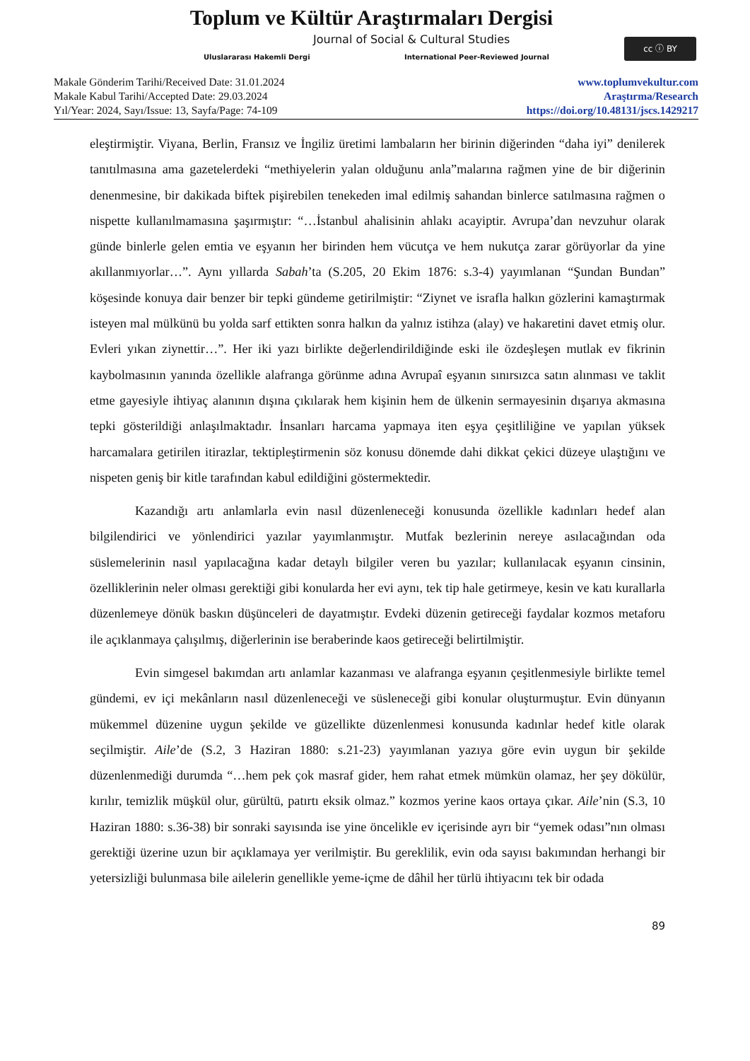Toplum ve Kültür Araştırmaları Dergisi
Journal of Social & Cultural Studies
Uluslararası Hakemli Dergi
International Peer-Reviewed Journal
cc ⓘ BY
Makale Gönderim Tarihi/Received Date: 31.01.2024
Makale Kabul Tarihi/Accepted Date: 29.03.2024
Yıl/Year: 2024, Sayı/Issue: 13, Sayfa/Page: 74-109
www.toplumvekultur.com
Araştırma/Research
https://doi.org/10.48131/jscs.1429217
eleştirmiştir. Viyana, Berlin, Fransız ve İngiliz üretimi lambaların her birinin diğerinden “daha iyi” denilerek tanıtılmasına ama gazetelerdeki “methiyelerin yalan olduğunu anla”malarına rağmen yine de bir diğerinin denenmesine, bir dakikada biftek pişirebilen tenekeden imal edilmiş sahandan binlerce satılmasına rağmen o nispette kullanılmamasına şaşırmıştır: “…İstanbul ahalisinin ahlakı acayiptir. Avrupa’dan nevzuhur olarak günde binlerle gelen emtia ve eşyanın her birinden hem vücutça ve hem nukutça zarar görüyorlar da yine akıllanmıyorlar…”. Aynı yıllarda Sabah’ta (S.205, 20 Ekim 1876: s.3-4) yayımlanan “Şundan Bundan” köşesinde konuya dair benzer bir tepki gündeme getirilmiştir: “Ziynet ve israfla halkın gözlerini kamaştırmak isteyen mal mülkünü bu yolda sarf ettikten sonra halkın da yalnız istihza (alay) ve hakaretini davet etmiş olur. Evleri yıkan ziynettir…”. Her iki yazı birlikte değerlendirildiğinde eski ile özdeşleşen mutlak ev fikrinin kaybolmasının yanında özellikle alafranga görünme adına Avrupaî eşyanın sınırsızca satın alınması ve taklit etme gayesiyle ihtiyaç alanının dışına çıkılarak hem kişinin hem de ülkenin sermayesinin dışarıya akmasına tepki gösterildiği anlaşılmaktadır. İnsanları harcama yapmaya iten eşya çeşitliliğine ve yapılan yüksek harcamalara getirilen itirazlar, tektipleştirmenin söz konusu dönemde dahi dikkat çekici düzeye ulaştığını ve nispeten geniş bir kitle tarafından kabul edildiğini göstermektedir.
Kazandığı artı anlamlarla evin nasıl düzenleneceği konusunda özellikle kadınları hedef alan bilgilendirici ve yönlendirici yazılar yayımlanmıştır. Mutfak bezlerinin nereye asılacağından oda süslemelerinin nasıl yapılacağına kadar detaylı bilgiler veren bu yazılar; kullanılacak eşyanın cinsinin, özelliklerinin neler olması gerektiği gibi konularda her evi aynı, tek tip hale getirmeye, kesin ve katı kurallarla düzenlemeye dönük baskın düşünceleri de dayatmıştır. Evdeki düzenin getireceği faydalar kozmos metaforu ile açıklanmaya çalışılmış, diğerlerinin ise beraberinde kaos getireceği belirtilmiştir.
Evin simgesel bakımdan artı anlamlar kazanması ve alafranga eşyanın çeşitlenmesiyle birlikte temel gündemi, ev içi mekânların nasıl düzenleneceği ve süsleneceği gibi konular oluşturmuştur. Evin dünyanın mükemmel düzenine uygun şekilde ve güzellikte düzenlenmesi konusunda kadınlar hedef kitle olarak seçilmiştir. Aile’de (S.2, 3 Haziran 1880: s.21-23) yayımlanan yazıya göre evin uygun bir şekilde düzenlenmediği durumda “…hem pek çok masraf gider, hem rahat etmek mümkün olamaz, her şey dökülür, kırılır, temizlik müşkül olur, gürültü, patırtı eksik olmaz.” kozmos yerine kaos ortaya çıkar. Aile’nin (S.3, 10 Haziran 1880: s.36-38) bir sonraki sayısında ise yine öncelikle ev içerisinde ayrı bir “yemek odası”nın olması gerektiği üzerine uzun bir açıklamaya yer verilmiştir. Bu gereklilik, evin oda sayısı bakımından herhangi bir yetersizliği bulunmasa bile ailelerin genellikle yeme-içme de dâhil her türlü ihtiyacını tek bir odada
89